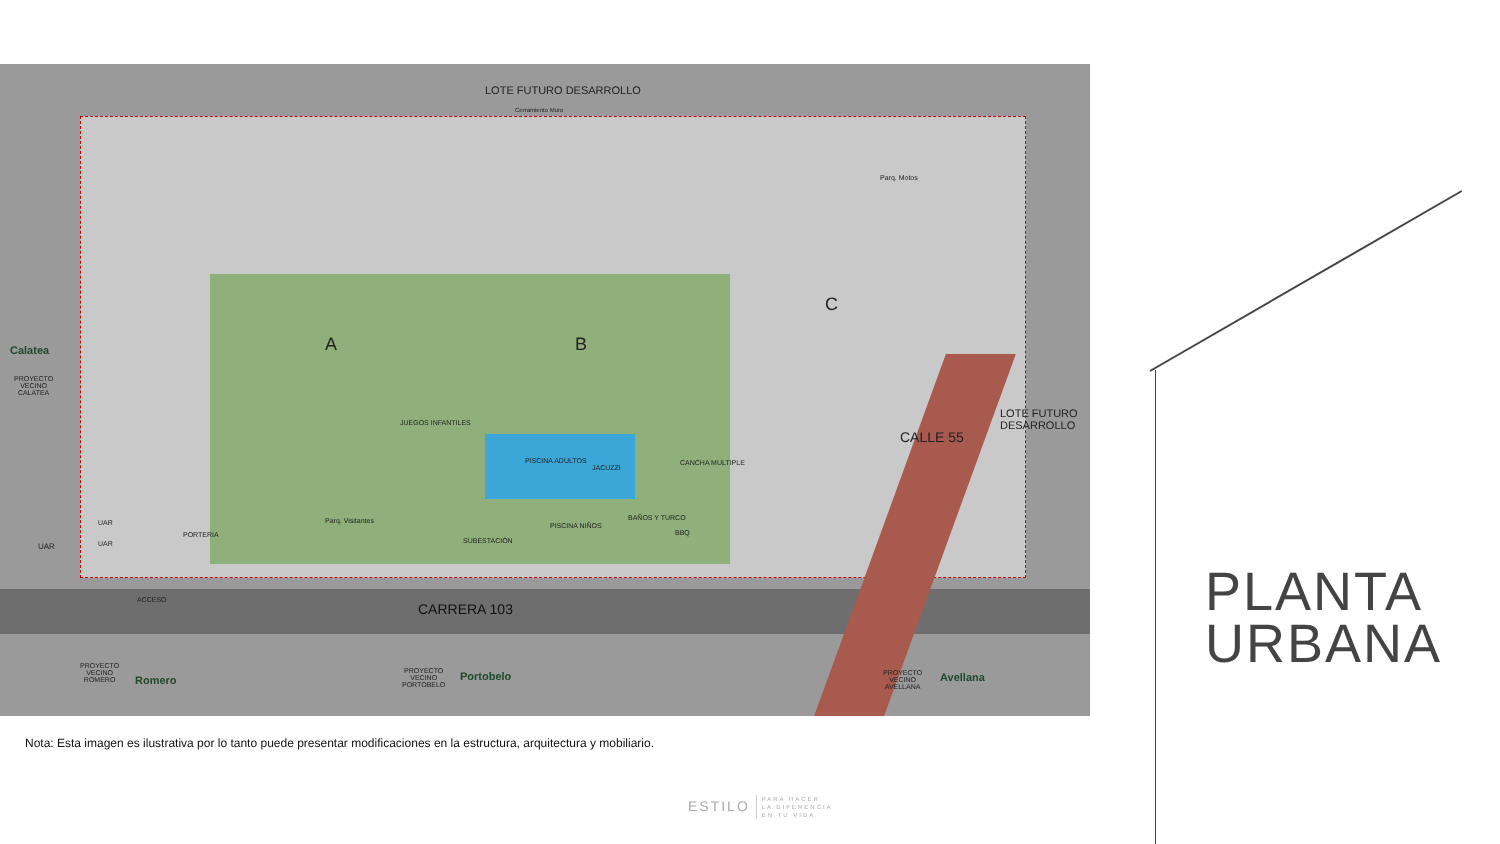LOTE FUTURO DESARROLLO
Cerramiento Muro
Parq. Motos
A B
C
PISCINA ADULTOS
JACUZZI
PISCINA NIÑOS
JUEGOS INFANTILES
CANCHA MULTIPLE
BAÑOS Y TURCO
BBQ
SUBESTACIÓN
PORTERIA
UAR
UAR
UAR
Parq. Visitantes
LOTE FUTURO
DESARROLLO
CALLE 55
CARRERA 103
ACCESO
Calatea
PROYECTO
VECINO
CALATEA
PROYECTO
VECINO
ROMERO
Romero
PROYECTO
VECINO
PORTOBELO
Portobelo
PROYECTO
VECINO
AVELLANA
Avellana
PLANTA
URBANA
Nota: Esta imagen es ilustrativa por lo tanto puede presentar modificaciones en la estructura, arquitectura y mobiliario.
ESTILO PARA HACER
LA DIFERENCIA
EN TU VIDA